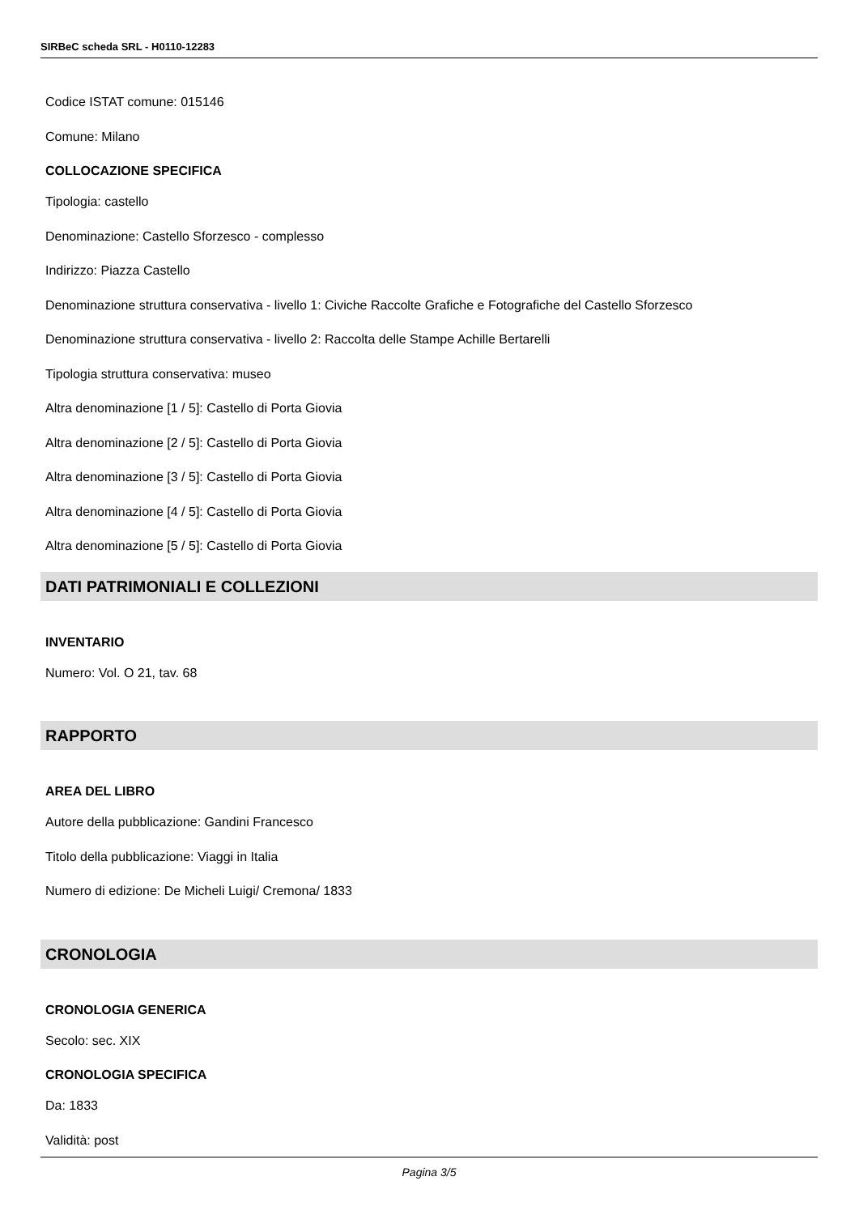SIRBeC scheda SRL - H0110-12283
Codice ISTAT comune: 015146
Comune: Milano
COLLOCAZIONE SPECIFICA
Tipologia: castello
Denominazione: Castello Sforzesco - complesso
Indirizzo: Piazza Castello
Denominazione struttura conservativa - livello 1: Civiche Raccolte Grafiche e Fotografiche del Castello Sforzesco
Denominazione struttura conservativa - livello 2: Raccolta delle Stampe Achille Bertarelli
Tipologia struttura conservativa: museo
Altra denominazione [1 / 5]: Castello di Porta Giovia
Altra denominazione [2 / 5]: Castello di Porta Giovia
Altra denominazione [3 / 5]: Castello di Porta Giovia
Altra denominazione [4 / 5]: Castello di Porta Giovia
Altra denominazione [5 / 5]: Castello di Porta Giovia
DATI PATRIMONIALI E COLLEZIONI
INVENTARIO
Numero: Vol. O 21, tav. 68
RAPPORTO
AREA DEL LIBRO
Autore della pubblicazione: Gandini Francesco
Titolo della pubblicazione: Viaggi in Italia
Numero di edizione: De Micheli Luigi/ Cremona/ 1833
CRONOLOGIA
CRONOLOGIA GENERICA
Secolo: sec. XIX
CRONOLOGIA SPECIFICA
Da: 1833
Validità: post
Pagina 3/5